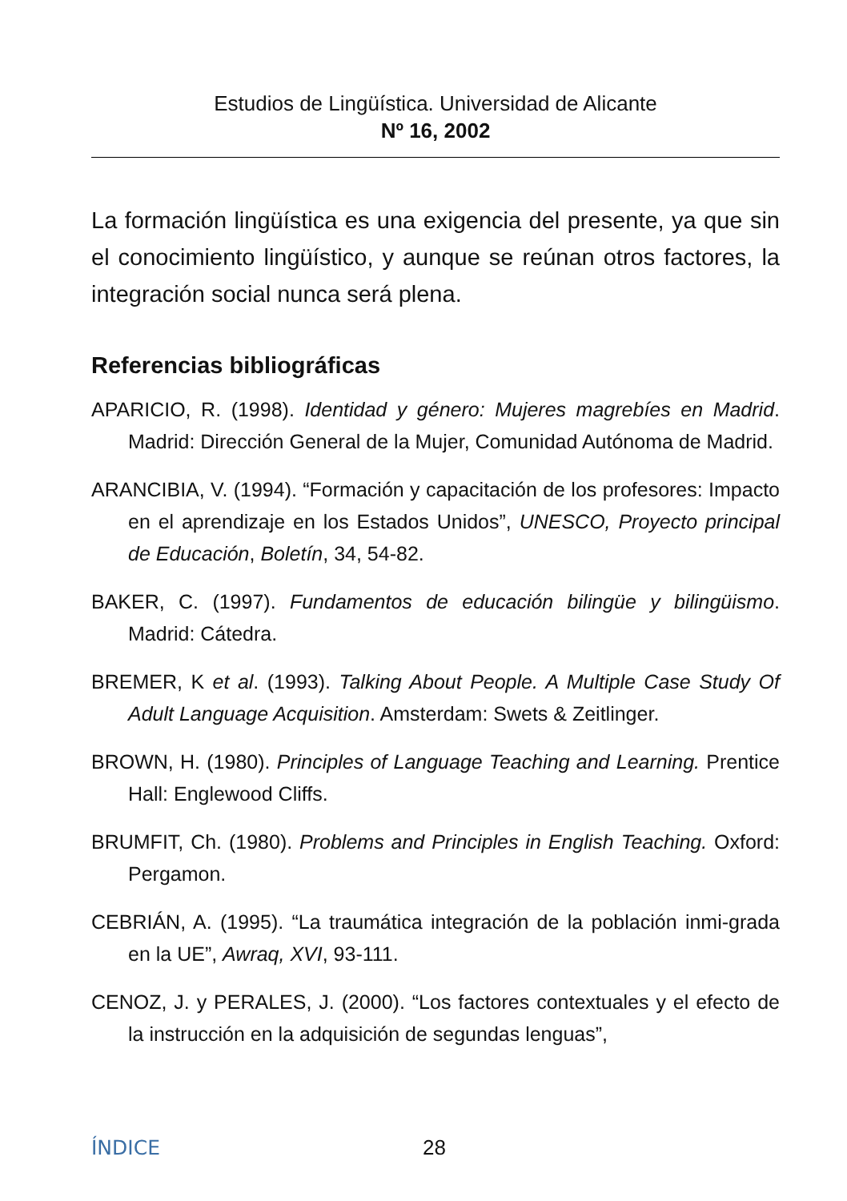Estudios de Lingüística. Universidad de Alicante
Nº 16, 2002
La formación lingüística es una exigencia del presente, ya que sin el conocimiento lingüístico, y aunque se reúnan otros factores, la integración social nunca será plena.
Referencias bibliográficas
APARICIO, R. (1998). Identidad y género: Mujeres magrebíes en Madrid. Madrid: Dirección General de la Mujer, Comunidad Autónoma de Madrid.
ARANCIBIA, V. (1994). “Formación y capacitación de los profesores: Impacto en el aprendizaje en los Estados Unidos”, UNESCO, Proyecto principal de Educación, Boletín, 34, 54-82.
BAKER, C. (1997). Fundamentos de educación bilingüe y bilingüismo. Madrid: Cátedra.
BREMER, K et al. (1993). Talking About People. A Multiple Case Study Of Adult Language Acquisition. Amsterdam: Swets & Zeitlinger.
BROWN, H. (1980). Principles of Language Teaching and Learning. Prentice Hall: Englewood Cliffs.
BRUMFIT, Ch. (1980). Problems and Principles in English Teaching. Oxford: Pergamon.
CEBRIÁN, A. (1995). “La traumática integración de la población inmi-grada en la UE”, Awraq, XVI, 93-111.
CENOZ, J. y PERALES, J. (2000). “Los factores contextuales y el efecto de la instrucción en la adquisición de segundas lenguas”,
ÍNDICE 28